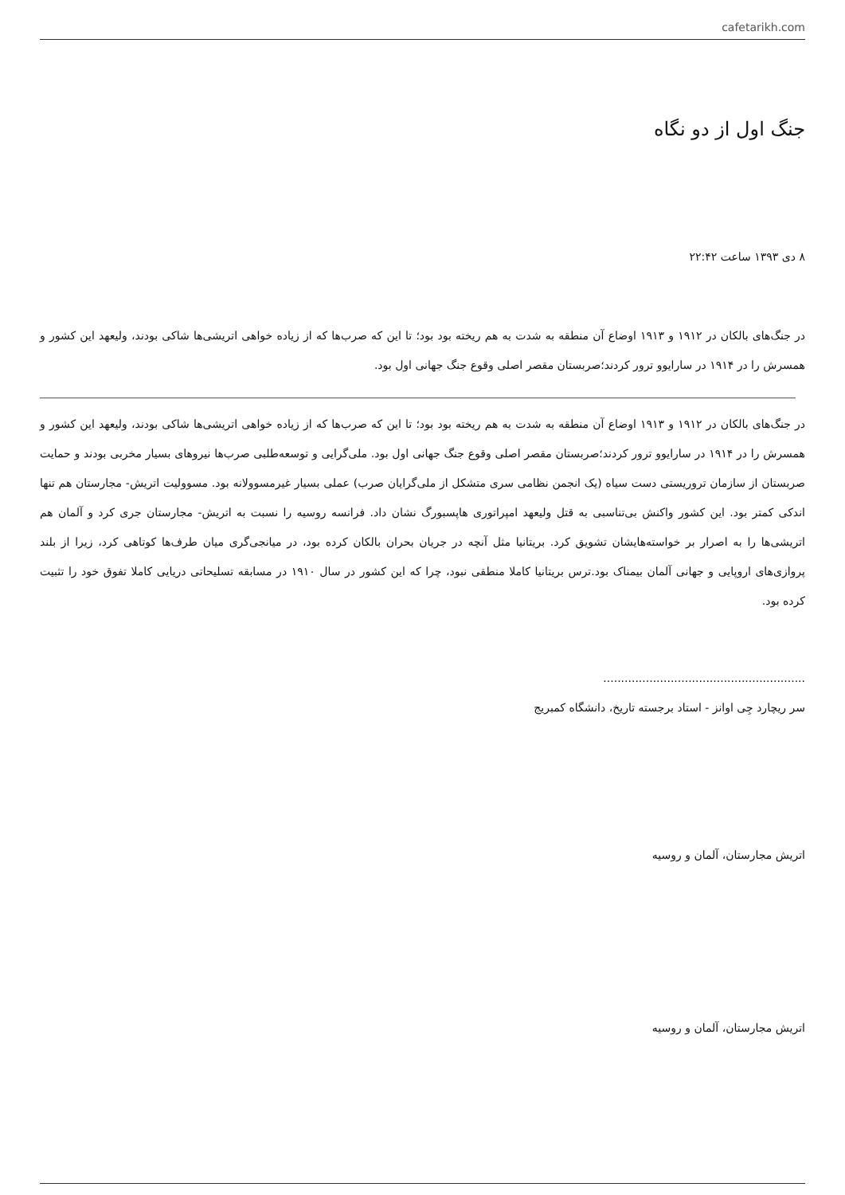cafetarikh.com
جنگ اول از دو نگاه
۸ دی ۱۳۹۳ ساعت ۲۲:۴۲
در جنگ‌های بالکان در ۱۹۱۲ و ۱۹۱۳ اوضاع آن منطقه به شدت به هم ریخته بود بود؛ تا این که صرب‌ها که از زیاده خواهی اتریشی‌ها شاکی بودند، ولیعهد این کشور و همسرش را در ۱۹۱۴ در سارایوو ترور کردند؛صربستان مقصر اصلی وقوع جنگ جهانی اول بود.
در جنگ‌های بالکان در ۱۹۱۲ و ۱۹۱۳ اوضاع آن منطقه به شدت به هم ریخته بود بود؛ تا این که صرب‌ها که از زیاده خواهی اتریشی‌ها شاکی بودند، ولیعهد این کشور و همسرش را در ۱۹۱۴ در سارایوو ترور کردند؛صربستان مقصر اصلی وقوع جنگ جهانی اول بود. ملی‌گرایی و توسعه‌طلبی صرب‌ها نیروهای بسیار مخربی بودند و حمایت صربستان از سازمان تروریستی دست سیاه (یک انجمن نظامی سری متشکل از ملی‌گرایان صرب) عملی بسیار غیرمسوولانه بود. مسوولیت اتریش- مجارستان هم تنها اندکی کمتر بود. این کشور واکنش بی‌تناسبی به قتل ولیعهد امپراتوری هاپسبورگ نشان داد. فرانسه روسیه را نسبت به اتریش- مجارستان جری کرد و آلمان هم اتریشی‌ها را به اصرار بر خواسته‌هایشان تشویق کرد. بریتانیا مثل آنچه در جریان بحران بالکان کرده بود، در میانجی‌گری میان طرف‌ها کوتاهی کرد، زیرا از بلند پروازی‌های اروپایی و جهانی آلمان بیمناک بود.ترس بریتانیا کاملا منطقی نبود، چرا که این کشور در سال ۱۹۱۰ در مسابقه تسلیحاتی دریایی کاملا تفوق خود را تثبیت کرده بود.
.........................................................
سر ریچارد جِی اوانز - استاد برجسته تاریخ، دانشگاه کمبریج
اتریش مجارستان، آلمان و روسیه
اتریش مجارستان، آلمان و روسیه